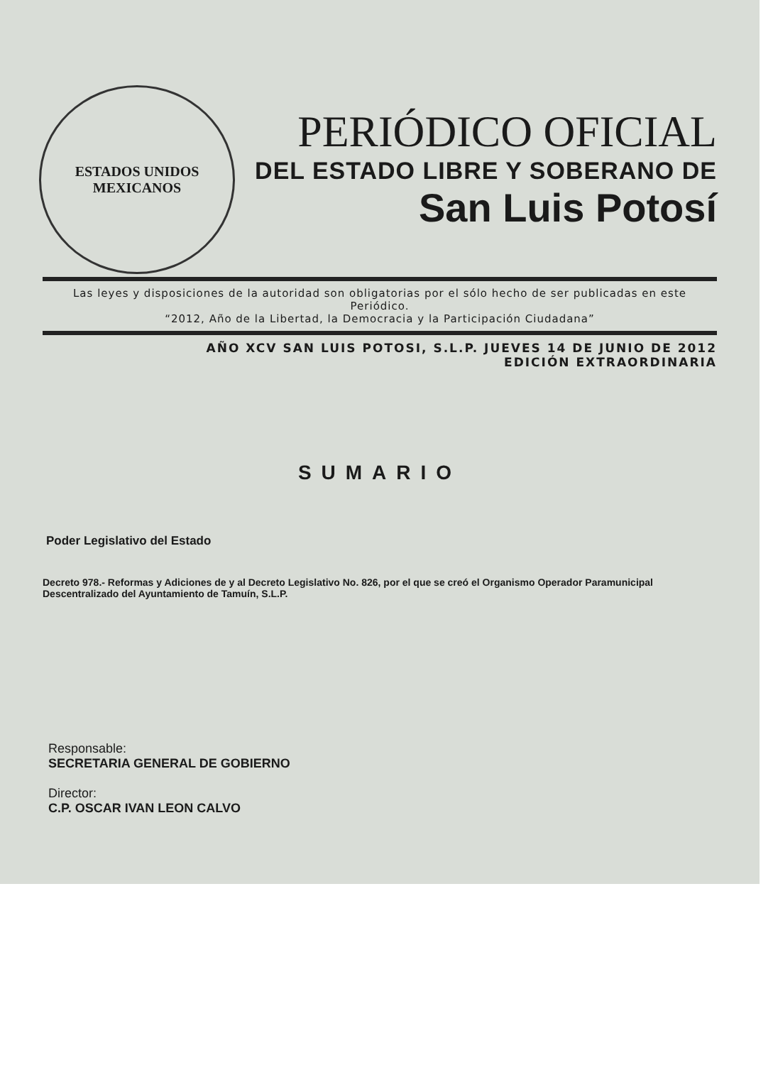ESTADOS UNIDOS MEXICANOS
PERIÓDICO OFICIAL
DEL ESTADO LIBRE Y SOBERANO DE
San Luis Potosí
Las leyes y disposiciones de la autoridad son obligatorias por el sólo hecho de ser publicadas en este Periódico.
“2012, Año de la Libertad, la Democracia y la Participación Ciudadana”
AÑO XCV SAN LUIS POTOSI, S.L.P. JUEVES 14 DE JUNIO DE 2012
EDICIÓN EXTRAORDINARIA
SUMARIO
Poder Legislativo del Estado
Decreto 978.- Reformas y Adiciones de y al Decreto Legislativo No. 826, por el que se creó el Organismo Operador Paramunicipal Descentralizado del Ayuntamiento de Tamuín, S.L.P.
Responsable:
SECRETARIA GENERAL DE GOBIERNO
Director:
C.P. OSCAR IVAN LEON CALVO